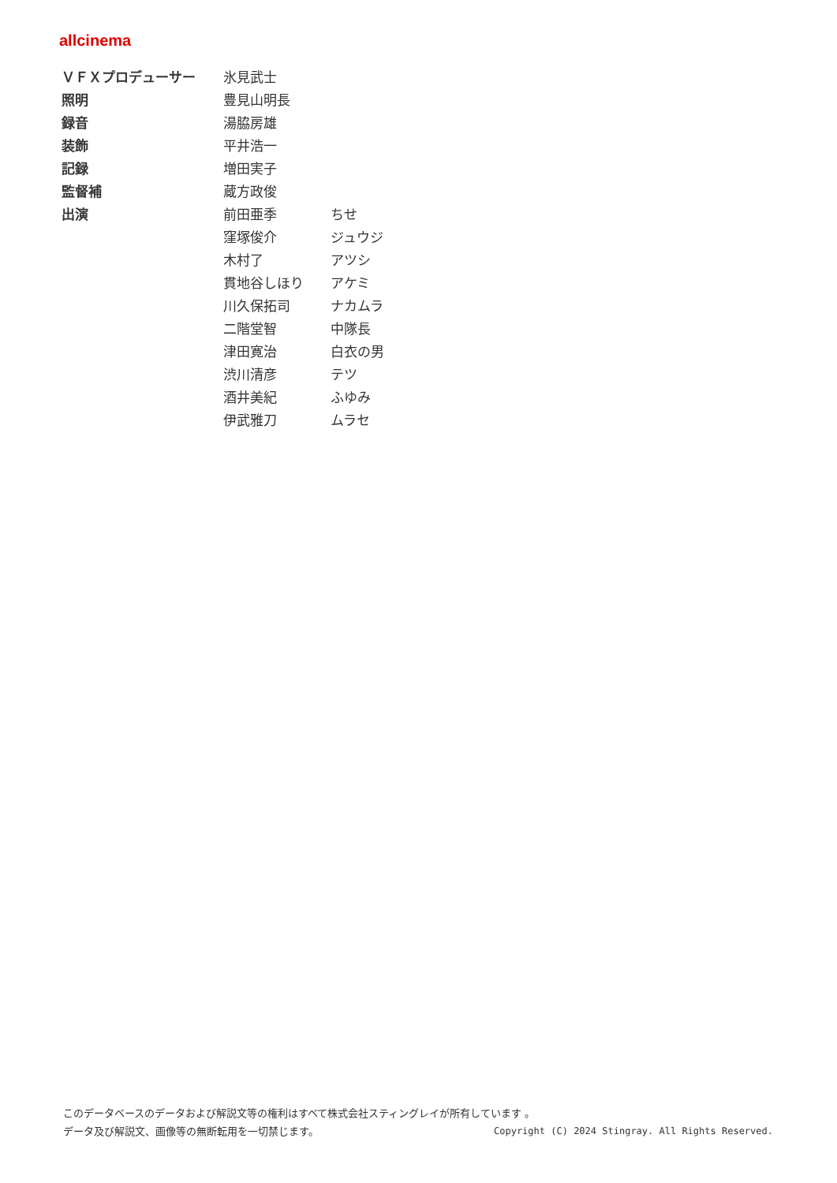allcinema
| ＶＦＸプロデューサー | 氷見武士 | |
| 照明 | 豊見山明長 | |
| 録音 | 湯脇房雄 | |
| 装飾 | 平井浩一 | |
| 記録 | 増田実子 | |
| 監督補 | 蔵方政俊 | |
| 出演 | 前田亜季 | ちせ |
| | 窪塚俊介 | ジュウジ |
| | 木村了 | アツシ |
| | 貫地谷しほり | アケミ |
| | 川久保拓司 | ナカムラ |
| | 二階堂智 | 中隊長 |
| | 津田寛治 | 白衣の男 |
| | 渋川清彦 | テツ |
| | 酒井美紀 | ふゆみ |
| | 伊武雅刀 | ムラセ |
このデータベースのデータおよび解説文等の権利はすべて株式会社スティングレイが所有しています 。
データ及び解説文、画像等の無断転用を一切禁じます。 Copyright (C) 2024 Stingray. All Rights Reserved.